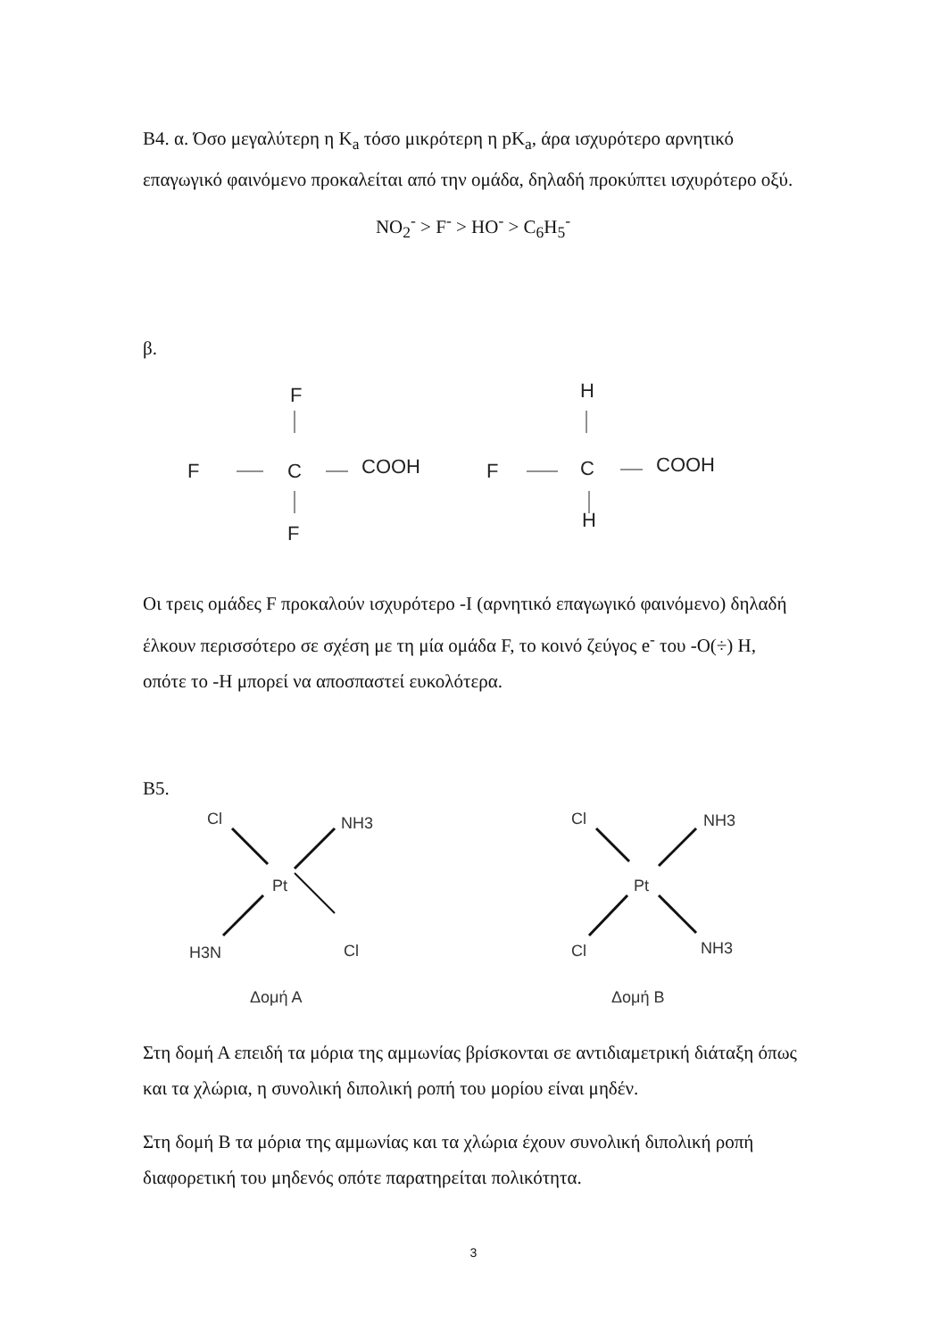B4. α. Όσο μεγαλύτερη η K<sub>a</sub> τόσο μικρότερη η pK<sub>a</sub>, άρα ισχυρότερο αρνητικό επαγωγικό φαινόμενο προκαλείται από την ομάδα, δηλαδή προκύπτει ισχυρότερο οξύ.
NO<sub>2</sub><sup>-</sup> > F<sup>-</sup> > HO<sup>-</sup> > C<sub>6</sub>H<sub>5</sub><sup>-</sup>
β.
F
F
C
COOH
F
H
F
C
COOH
H
Οι τρεις ομάδες F προκαλούν ισχυρότερο -I (αρνητικό επαγωγικό φαινόμενο) δηλαδή έλκουν περισσότερο σε σχέση με τη μία ομάδα F, το κοινό ζεύγος e<sup>-</sup> του -O(÷) H, οπότε το -H μπορεί να αποσπαστεί ευκολότερα.
B5.
Cl
NH3
Pt
H3N
Cl
Δομή Α
Cl
NH3
Pt
Cl
NH3
Δομή Β
Στη δομή Α επειδή τα μόρια της αμμωνίας βρίσκονται σε αντιδιαμετρική διάταξη όπως και τα χλώρια, η συνολική διπολική ροπή του μορίου είναι μηδέν.
Στη δομή Β τα μόρια της αμμωνίας και τα χλώρια έχουν συνολική διπολική ροπή διαφορετική του μηδενός οπότε παρατηρείται πολικότητα.
3